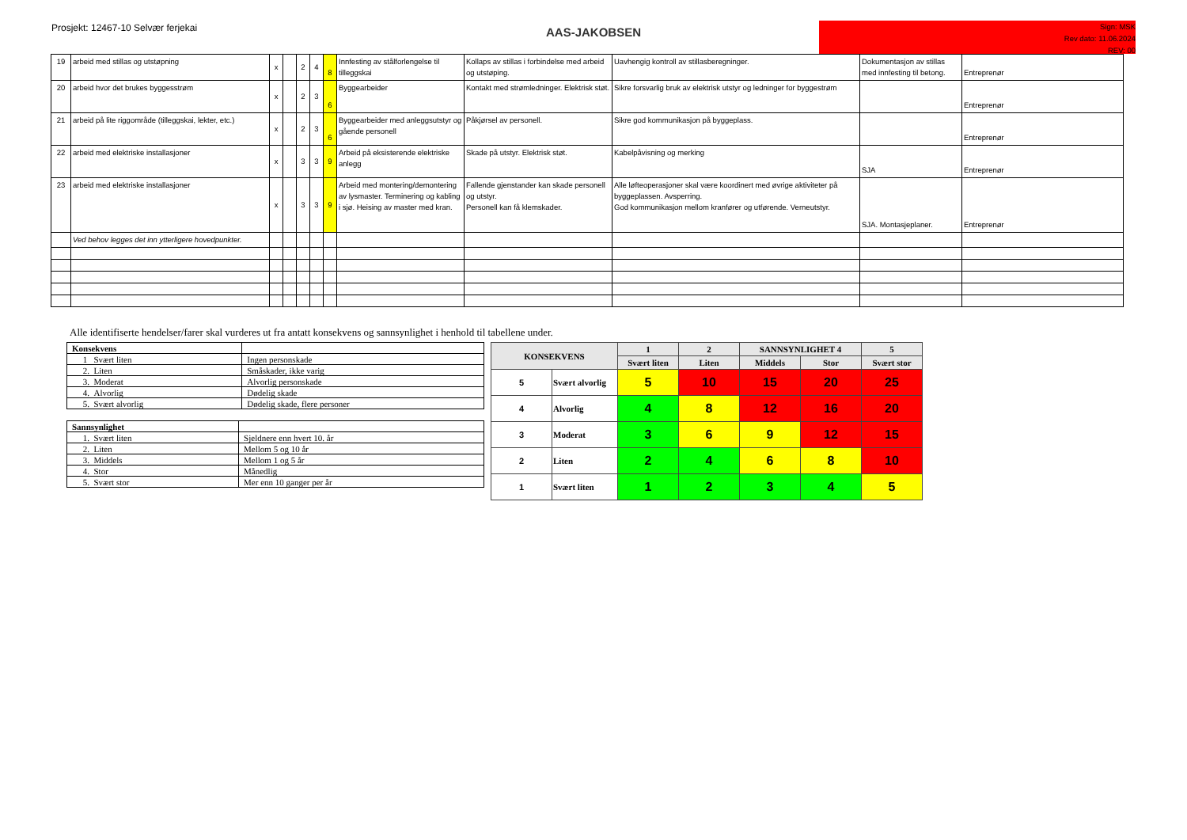Prosjekt: 12467-10 Selvær ferjekai
AAS-JAKOBSEN
Sign: MSK
Rev dato: 11.06.2024
REV: 00
| 19 | arbeid med stillas og utstøpning | x | | 2 | 4 | 8 | Innfesting av stålforlengelse til tilleggskai | Kollaps av stillas i forbindelse med arbeid og utstøping. | Uavhengig kontroll av stillasberegninger. | Dokumentasjon av stillas med innfesting til betong. | Entreprenør |
| 20 | arbeid hvor det brukes byggesstrøm | x | | 2 | 3 | 6 | Byggearbeider | Kontakt med strømledninger. Elektrisk støt. | Sikre forsvarlig bruk av elektrisk utstyr og ledninger for byggestrøm | | Entreprenør |
| 21 | arbeid på lite riggområde (tilleggskai, lekter, etc.) | x | | 2 | 3 | 6 | Byggearbeider med anleggsutstyr og gående personell | Påkjørsel av personell. | Sikre god kommunikasjon på byggeplass. | | Entreprenør |
| 22 | arbeid med elektriske installasjoner | x | | 3 | 3 | 9 | Arbeid på eksisterende elektriske anlegg | Skade på utstyr. Elektrisk støt. | Kabelpåvisning og merking | SJA | Entreprenør |
| 23 | arbeid med elektriske installasjoner | x | | 3 | 3 | 9 | Arbeid med montering/demontering av lysmaster. Terminering og kabling i sjø. Heising av master med kran. | Fallende gjenstander kan skade personell og utstyr. Personell kan få klemskader. | Alle løfteoperasjoner skal være koordinert med øvrige aktiviteter på byggeplassen. Avsperring. God kommunikasjon mellom kranfører og utførende. Verneutstyr. | SJA. Montasjeplaner. | Entreprenør |
| | Ved behov legges det inn ytterligere hovedpunkter. | | | | | | | | | | |
Alle identifiserte hendelser/farer skal vurderes ut fra antatt konsekvens og sannsynlighet i henhold til tabellene under.
| Konsekvens | |
| 1 Svært liten | Ingen personskade |
| 2. Liten | Småskader, ikke varig |
| 3. Moderat | Alvorlig personskade |
| 4. Alvorlig | Dødelig skade |
| 5. Svært alvorlig | Dødelig skade, flere personer |
| Sannsynlighet | |
| 1. Svært liten | Sjeldnere enn hvert 10. år |
| 2. Liten | Mellom 5 og 10 år |
| 3. Middels | Mellom 1 og 5 år |
| 4. Stor | Månedlig |
| 5. Svært stor | Mer enn 10 ganger per år |
| KONSEKVENS | | 1 | 2 | SANNSYNLIGHET 4 | | 5 |
| | | Svært liten | Liten | Middels | Stor | Svært stor |
| 5 | Svært alvorlig | 5 | 10 | 15 | 20 | 25 |
| 4 | Alvorlig | 4 | 8 | 12 | 16 | 20 |
| 3 | Moderat | 3 | 6 | 9 | 12 | 15 |
| 2 | Liten | 2 | 4 | 6 | 8 | 10 |
| 1 | Svært liten | 1 | 2 | 3 | 4 | 5 |